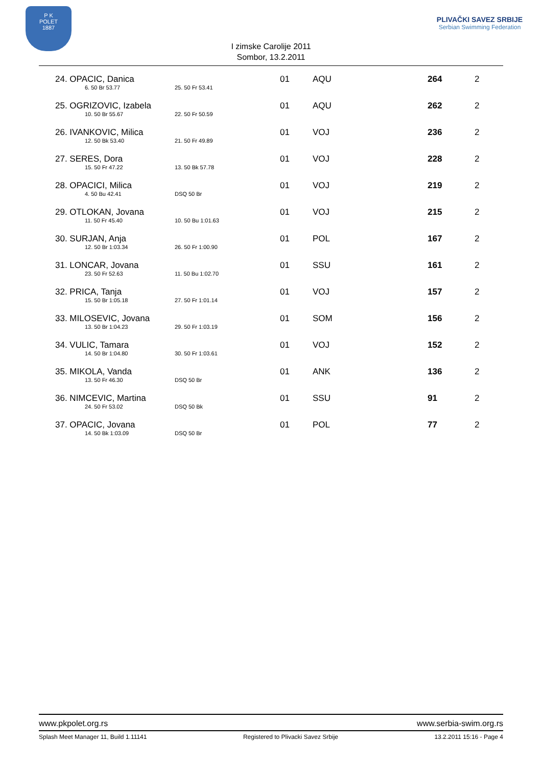P K
POLET
1887
I zimske Carolije 2011
Sombor, 13.2.2011
PLIVAČKI SAVEZ SRBIJE
Serbian Swimming Federation
| 24. OPACIC, Danica 6. 50 Br 53.77 25. 50 Fr 53.41 | 01 | AQU | 264 | 2 |
| 25. OGRIZOVIC, Izabela 10. 50 Br 55.67 22. 50 Fr 50.59 | 01 | AQU | 262 | 2 |
| 26. IVANKOVIC, Milica 12. 50 Bk 53.40 21. 50 Fr 49.89 | 01 | VOJ | 236 | 2 |
| 27. SERES, Dora 15. 50 Fr 47.22 13. 50 Bk 57.78 | 01 | VOJ | 228 | 2 |
| 28. OPACICI, Milica 4. 50 Bu 42.41 DSQ 50 Br | 01 | VOJ | 219 | 2 |
| 29. OTLOKAN, Jovana 11. 50 Fr 45.40 10. 50 Bu 1:01.63 | 01 | VOJ | 215 | 2 |
| 30. SURJAN, Anja 12. 50 Br 1:03.34 26. 50 Fr 1:00.90 | 01 | POL | 167 | 2 |
| 31. LONCAR, Jovana 23. 50 Fr 52.63 11. 50 Bu 1:02.70 | 01 | SSU | 161 | 2 |
| 32. PRICA, Tanja 15. 50 Br 1:05.18 27. 50 Fr 1:01.14 | 01 | VOJ | 157 | 2 |
| 33. MILOSEVIC, Jovana 13. 50 Br 1:04.23 29. 50 Fr 1:03.19 | 01 | SOM | 156 | 2 |
| 34. VULIC, Tamara 14. 50 Br 1:04.80 30. 50 Fr 1:03.61 | 01 | VOJ | 152 | 2 |
| 35. MIKOLA, Vanda 13. 50 Fr 46.30 DSQ 50 Br | 01 | ANK | 136 | 2 |
| 36. NIMCEVIC, Martina 24. 50 Fr 53.02 DSQ 50 Bk | 01 | SSU | 91 | 2 |
| 37. OPACIC, Jovana 14. 50 Bk 1:03.09 DSQ 50 Br | 01 | POL | 77 | 2 |
www.pkpolet.org.rs www.serbia-swim.org.rs
Splash Meet Manager 11, Build 1.11141 Registered to Plivacki Savez Srbije 13.2.2011 15:16 - Page 4